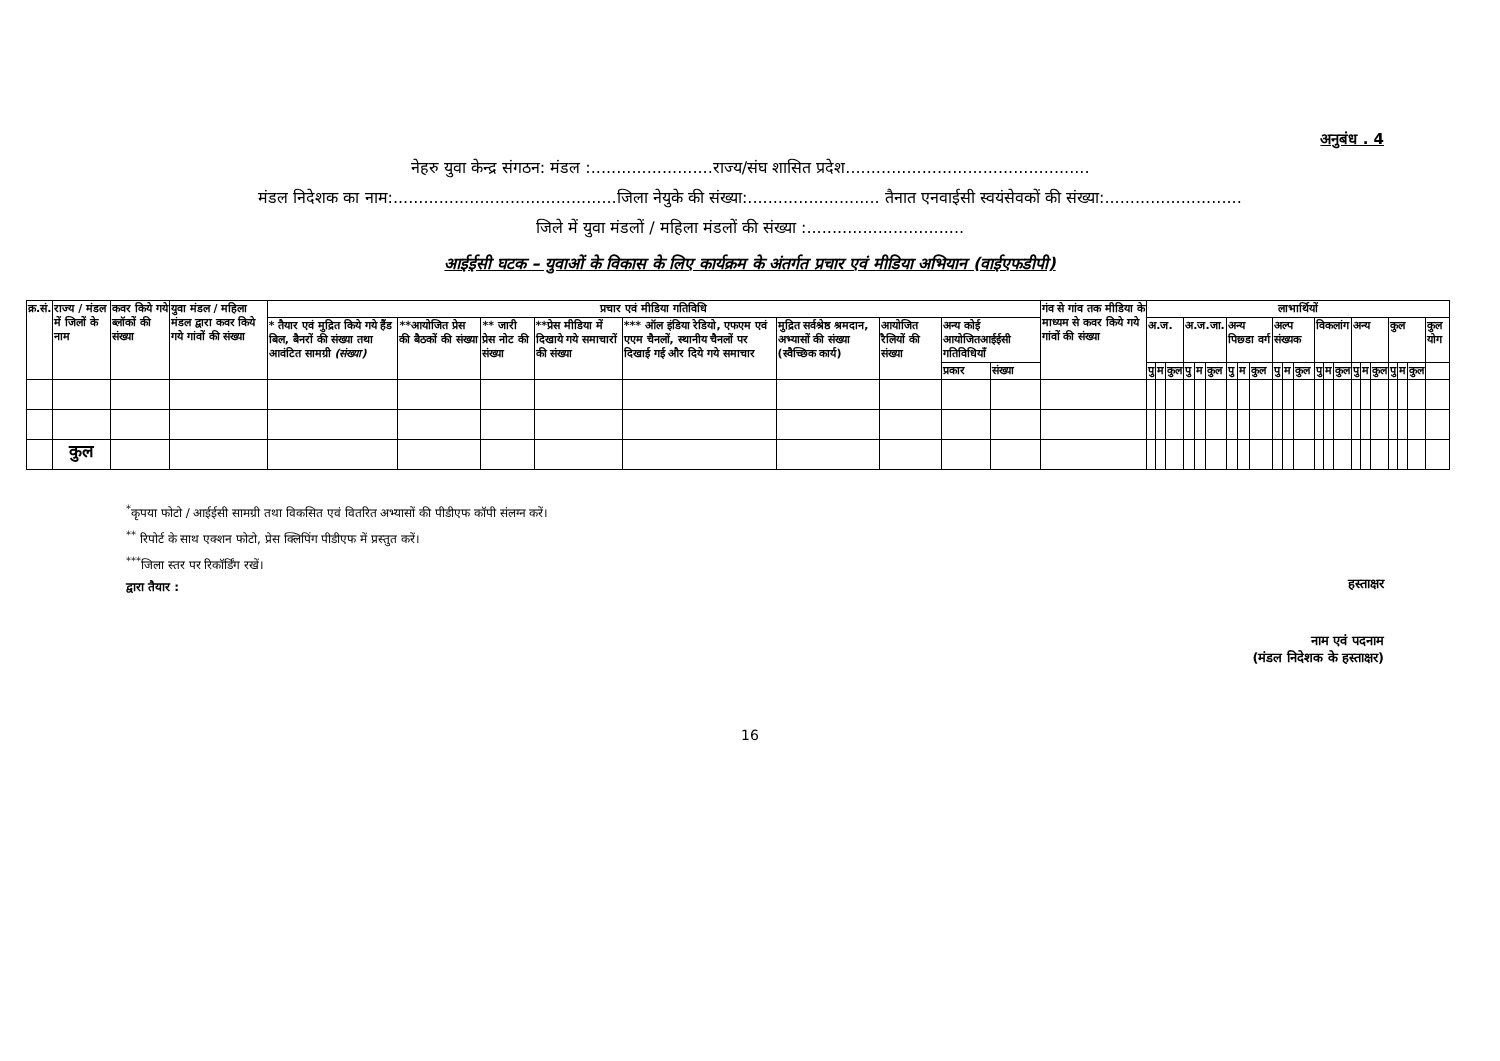अनुबंध . 4
नेहरु युवा केन्द्र संगठन: मंडल :........................राज्य/संघ शासित प्रदेश................................................
मंडल निदेशक का नाम:............................................जिला नेयुके की संख्या:.......................... तैनात एनवाईसी स्वयंसेवकों की संख्या:...........................
जिले में युवा मंडलों / महिला मंडलों की संख्या :...............................
आईईसी घटक – युवाओं के विकास के लिए कार्यक्रम के अंतर्गत प्रचार एवं मीडिया अभियान (वाईएफडीपी)
| क्र.सं. | राज्य / मंडल में जिलों के नाम | कवर किये गये ब्लॉकों की संख्या | युवा मंडल / महिला मंडल द्वारा कवर किये गये गांवों की संख्या | प्रचार एवं मीडिया गतिविधि | | | | | | | | | गंव से गांव तक मीडिया के माध्यम से कवर किये गये गांवों की संख्या | लाभार्थियों | | | | | | | | | | | | | | | | | | | | | |
| --- | --- | --- | --- | --- | --- | --- | --- | --- | --- | --- | --- | --- | --- | --- | --- | --- | --- | --- | --- | --- | --- | --- | --- | --- | --- | --- | --- | --- | --- | --- | --- | --- | --- | --- | --- |
| | | | | * तैयार एवं मुद्रित किये गये हैंड बिल, बैनरों की संख्या तथा आवंटित सामग्री (संख्या) | **आयोजित प्रेस की बैठकों की संख्या | ** जारी प्रेस नोट की संख्या | **प्रेस मीडिया में दिखाये गये समाचारों की संख्या | *** ऑल इंडिया रेडियो, एफएम एवं एएम चैनलों, स्थानीय चैनलों पर दिखाई गई और दिये गये समाचार | मुद्रित सर्वश्रेष्ठ श्रमदान, अभ्यासों की संख्या (स्वैच्छिक कार्य) | आयोजित रैलियों की संख्या | अन्य कोई आयोजितआईईसी गतिविधियॉं | | | अ.ज. | | | अ.ज.जा. | | | अन्य पिछ्डा वर्ग | | | अल्प संख्यक | | | विकलांग | | | अन्य | | | कुल | | | कुल योग |
| | | | | | | | | | | | प्रकार | संख्या | | | | | | | | | | | | | | | | | | | | | | | |
| | | | | | | | | | | | | | | पु | म | कुल | पु | म | कुल | पु | म | कुल | पु | म | कुल | पु | म | कुल | पु | म | कुल | पु | म | कुल | |
| | कुल | | | | | | | | | | | | | | | | | | | | | | | | | | | | | | | | | | |
<sup>*</sup> कृपया फोटो / आईईसी सामग्री तथा विकसित एवं वितरित अभ्यासों की पीडीएफ कॉपी संलग्न करें।
<sup>**</sup> रिपोर्ट के साथ एक्शन फोटो, प्रेस क्लिपिंग पीडीएफ में प्रस्तुत करें।
<sup>***</sup> जिला स्तर पर रिकॉर्डिंग रखें।
द्वारा तैयार :
हस्ताक्षर
नाम एवं पदनाम
(मंडल निदेशक के हस्ताक्षर)
16